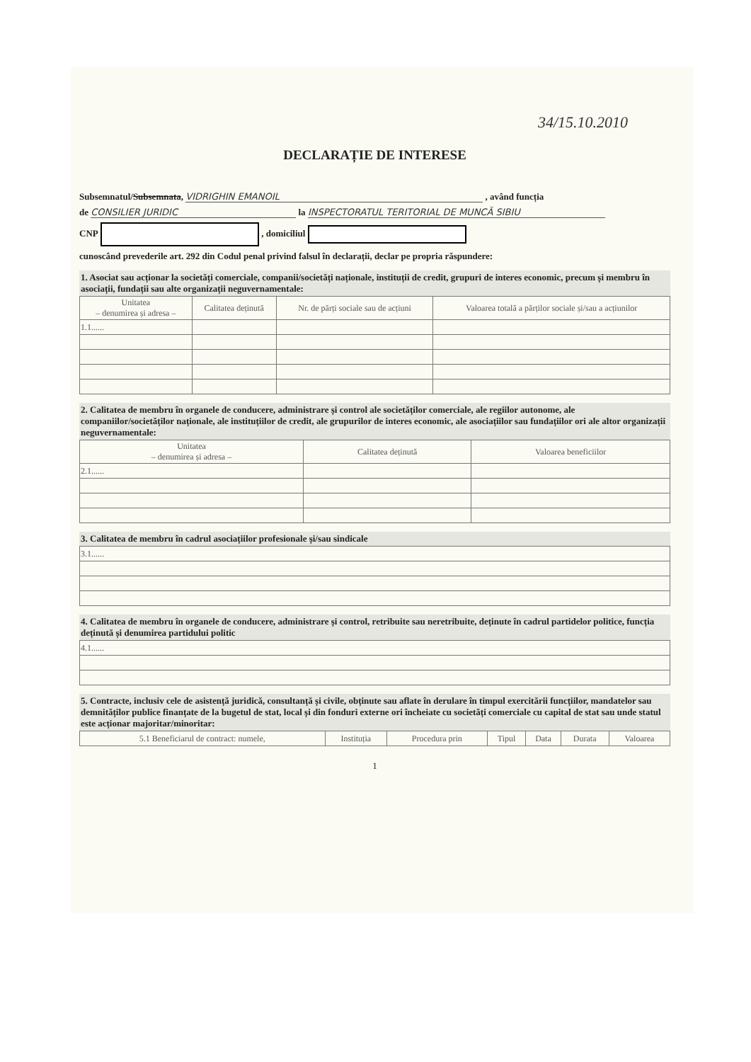34/15.10.2010
DECLARAȚIE DE INTERESE
Subsemnatul/Subsemnata, VIDRIGHIN EMANOIL , având funcția
de CONSILIER JURIDIC la INSPECTORATUL TERITORIAL DE MUNCĂ SIBIU
CNP , domiciliul
cunoscând prevederile art. 292 din Codul penal privind falsul în declarații, declar pe propria răspundere:
1. Asociat sau acționar la societăți comerciale, companii/societăți naționale, instituții de credit, grupuri de interes economic, precum și membru în asociații, fundații sau alte organizații neguvernamentale:
| Unitatea – denumirea și adresa – | Calitatea deținută | Nr. de părți sociale sau de acțiuni | Valoarea totală a părților sociale și/sau a acțiunilor |
| --- | --- | --- | --- |
| 1.1...... | | | |
2. Calitatea de membru în organele de conducere, administrare și control ale societăților comerciale, ale regiilor autonome, ale companiilor/societăților naționale, ale instituțiilor de credit, ale grupurilor de interes economic, ale asociațiilor sau fundațiilor ori ale altor organizații neguvernamentale:
| Unitatea – denumirea și adresa – | Calitatea deținută | Valoarea beneficiilor |
| --- | --- | --- |
| 2.1...... | | |
3. Calitatea de membru în cadrul asociațiilor profesionale și/sau sindicale
| 3.1...... |
4. Calitatea de membru în organele de conducere, administrare și control, retribuite sau neretribuite, deținute în cadrul partidelor politice, funcția deținută și denumirea partidului politic
| 4.1...... |
5. Contracte, inclusiv cele de asistență juridică, consultanță și civile, obținute sau aflate în derulare în timpul exercitării funcțiilor, mandatelor sau demnităților publice finanțate de la bugetul de stat, local și din fonduri externe ori încheiate cu societăți comerciale cu capital de stat sau unde statul este acționar majoritar/minoritar:
| 5.1 Beneficiarul de contract: numele, | Instituția | Procedura prin | Tipul | Data | Durata | Valoarea |
| --- | --- | --- | --- | --- | --- | --- |
1